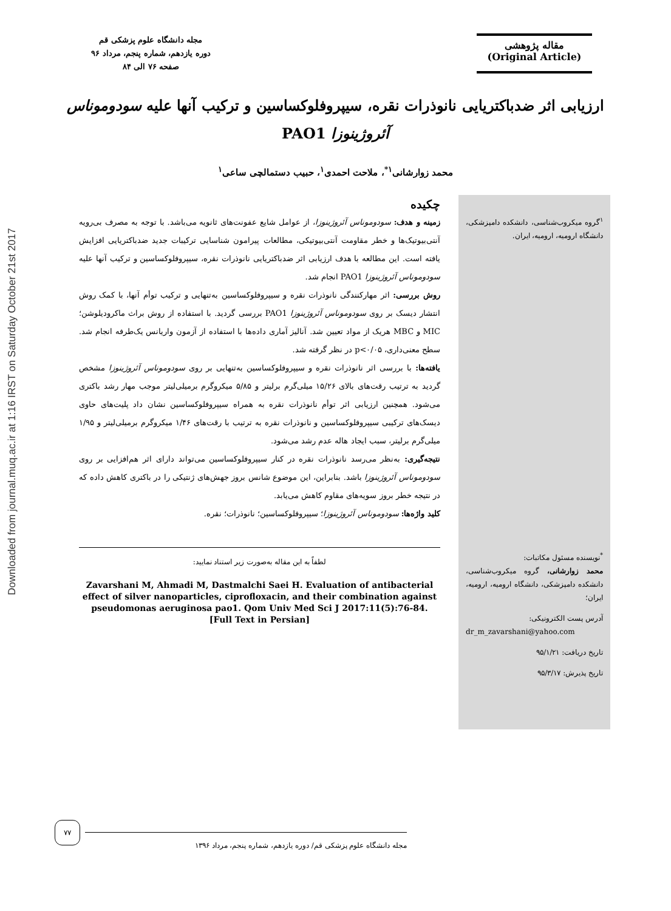Downloaded from journal.muq.ac.ir at 1:16 IRST on Saturday October 21st 2017
مقاله پژوهشی
(Original Article)
مجله دانشگاه علوم پزشکی قم
دوره یازدهم، شماره پنجم، مرداد ۹۶
صفحه ۷۶ الی ۸۴
ارزیابی اثر ضدباکتریایی نانوذرات نقره، سیپروفلوکساسین و ترکیب آنها علیه سودوموناس آئروژینوزا PAO1
محمد زوارشانی<sup>۱*</sup>، ملاحت احمدی<sup>۱</sup>، حبیب دستمالچی ساعی<sup>۱</sup>
<sup>۱</sup> گروه میکروب‌شناسی، دانشکده دامپزشکی، دانشگاه ارومیه، ارومیه، ایران.
<sup>*</sup> نویسنده مسئول مکاتبات:
محمد زوارشانی، گروه میکروب‌شناسی، دانشکده دامپزشکی، دانشگاه ارومیه، ارومیه، ایران؛
آدرس پست الکترونیکی:
dr_m_zavarshani@yahoo.com
تاریخ دریافت: ۹۵/۱/۲۱
تاریخ پذیرش: ۹۵/۳/۱۷
چکیده
زمینه و هدف: سودوموناس آئروژینوزا، از عوامل شایع عفونت‌های ثانویه می‌باشد. با توجه به مصرف بی‌رویه آنتی‌بیوتیک‌ها و خطر مقاومت آنتی‌بیوتیکی، مطالعات پیرامون شناسایی ترکیبات جدید ضدباکتریایی افزایش یافته است. این مطالعه با هدف ارزیابی اثر ضدباکتریایی نانوذرات نقره، سیپروفلوکساسین و ترکیب آنها علیه سودوموناس آئروژینوزا PAO1 انجام شد.
روش بررسی: اثر مهارکنندگی نانوذرات نقره و سیپروفلوکساسین به‌تنهایی و ترکیب توأم آنها، با کمک روش انتشار دیسک بر روی سودوموناس آئروژینوزا PAO1 بررسی گردید. با استفاده از روش براث ماکرودیلوشن؛ MIC و MBC هریک از مواد تعیین شد. آنالیز آماری داده‌ها با استفاده از آزمون واریانس یک‌طرفه انجام شد. سطح معنی‌داری، p<۰/۰۵ در نظر گرفته شد.
یافته‌ها: با بررسی اثر نانوذرات نقره و سیپروفلوکساسین به‌تنهایی بر روی سودوموناس آئروژینوزا مشخص گردید به ترتیب رقت‌های بالای ۱۵/۲۶ میلی‌گرم برلیتر و ۵/۸۵ میکروگرم برمیلی‌لیتر موجب مهار رشد باکتری می‌شود. همچنین ارزیابی اثر توأم نانوذرات نقره به همراه سیپروفلوکساسین نشان داد پلیت‌های حاوی دیسک‌های ترکیبی سیپروفلوکساسین و نانوذرات نقره به ترتیب با رقت‌های ۱/۴۶ میکروگرم برمیلی‌لیتر و ۱/۹۵ میلی‌گرم برلیتر، سبب ایجاد هاله عدم رشد می‌شود.
نتیجه‌گیری: به‌نظر می‌رسد نانوذرات نقره در کنار سیپروفلوکساسین می‌تواند دارای اثر هم‌افزایی بر روی سودوموناس آئروژینوزا باشد. بنابراین، این موضوع شانس بروز جهش‌های ژنتیکی را در باکتری کاهش داده که در نتیجه خطر بروز سویه‌های مقاوم کاهش می‌یابد.
کلید واژه‌ها: سودوموناس آئروژینوزا؛ سیپروفلوکساسین؛ نانوذرات؛ نقره.
لطفاً به این مقاله به‌صورت زیر استناد نمایید:
Zavarshani M, Ahmadi M, Dastmalchi Saei H. Evaluation of antibacterial effect of silver nanoparticles, ciprofloxacin, and their combination against pseudomonas aeruginosa pao1. Qom Univ Med Sci J 2017:11(5):76-84. [Full Text in Persian]
۷۷
مجله دانشگاه علوم پزشکی قم/ دوره یازدهم، شماره پنجم، مرداد ۱۳۹۶